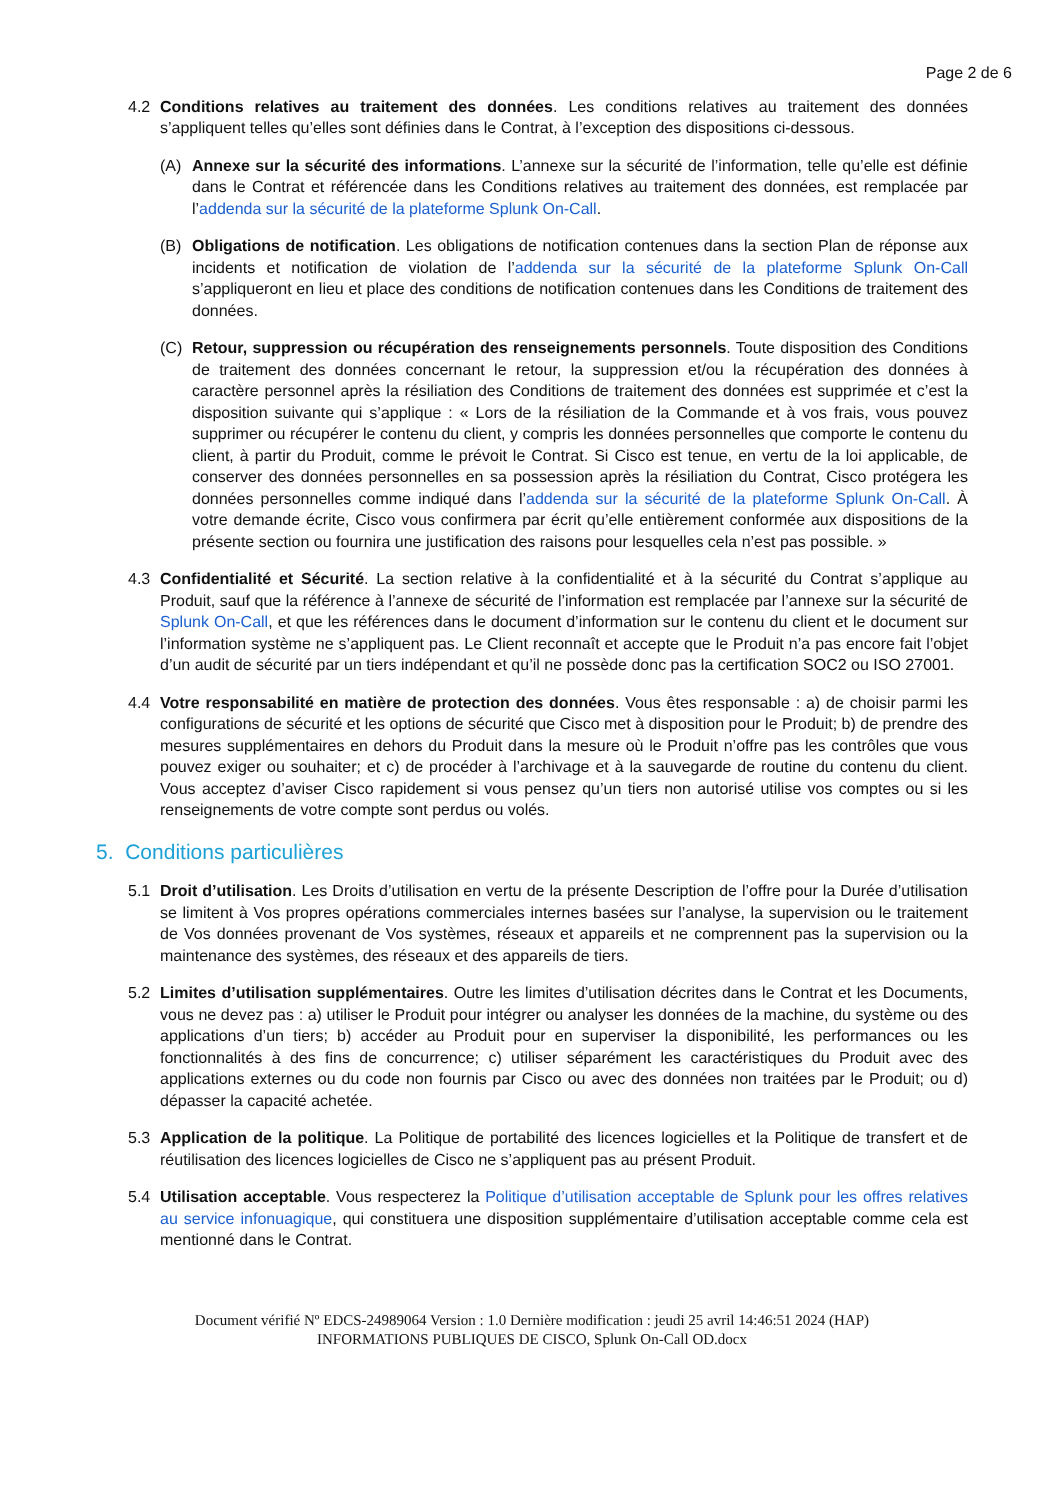Page 2 de 6
4.2 Conditions relatives au traitement des données. Les conditions relatives au traitement des données s’appliquent telles qu’elles sont définies dans le Contrat, à l’exception des dispositions ci-dessous.
(A) Annexe sur la sécurité des informations. L’annexe sur la sécurité de l’information, telle qu’elle est définie dans le Contrat et référencée dans les Conditions relatives au traitement des données, est remplacée par l’addenda sur la sécurité de la plateforme Splunk On-Call.
(B) Obligations de notification. Les obligations de notification contenues dans la section Plan de réponse aux incidents et notification de violation de l’addenda sur la sécurité de la plateforme Splunk On-Call s’appliqueront en lieu et place des conditions de notification contenues dans les Conditions de traitement des données.
(C) Retour, suppression ou récupération des renseignements personnels. Toute disposition des Conditions de traitement des données concernant le retour, la suppression et/ou la récupération des données à caractère personnel après la résiliation des Conditions de traitement des données est supprimée et c’est la disposition suivante qui s’applique : « Lors de la résiliation de la Commande et à vos frais, vous pouvez supprimer ou récupérer le contenu du client, y compris les données personnelles que comporte le contenu du client, à partir du Produit, comme le prévoit le Contrat. Si Cisco est tenue, en vertu de la loi applicable, de conserver des données personnelles en sa possession après la résiliation du Contrat, Cisco protégera les données personnelles comme indiqué dans l’addenda sur la sécurité de la plateforme Splunk On-Call. À votre demande écrite, Cisco vous confirmera par écrit qu’elle entièrement conformée aux dispositions de la présente section ou fournira une justification des raisons pour lesquelles cela n’est pas possible. »
4.3 Confidentialité et Sécurité. La section relative à la confidentialité et à la sécurité du Contrat s’applique au Produit, sauf que la référence à l’annexe de sécurité de l’information est remplacée par l’annexe sur la sécurité de Splunk On-Call, et que les références dans le document d’information sur le contenu du client et le document sur l’information système ne s’appliquent pas. Le Client reconnaît et accepte que le Produit n’a pas encore fait l’objet d’un audit de sécurité par un tiers indépendant et qu’il ne possède donc pas la certification SOC2 ou ISO 27001.
4.4 Votre responsabilité en matière de protection des données. Vous êtes responsable : a) de choisir parmi les configurations de sécurité et les options de sécurité que Cisco met à disposition pour le Produit; b) de prendre des mesures supplémentaires en dehors du Produit dans la mesure où le Produit n’offre pas les contrôles que vous pouvez exiger ou souhaiter; et c) de procéder à l’archivage et à la sauvegarde de routine du contenu du client. Vous acceptez d’aviser Cisco rapidement si vous pensez qu’un tiers non autorisé utilise vos comptes ou si les renseignements de votre compte sont perdus ou volés.
5. Conditions particulières
5.1 Droit d’utilisation. Les Droits d’utilisation en vertu de la présente Description de l’offre pour la Durée d’utilisation se limitent à Vos propres opérations commerciales internes basées sur l’analyse, la supervision ou le traitement de Vos données provenant de Vos systèmes, réseaux et appareils et ne comprennent pas la supervision ou la maintenance des systèmes, des réseaux et des appareils de tiers.
5.2 Limites d’utilisation supplémentaires. Outre les limites d’utilisation décrites dans le Contrat et les Documents, vous ne devez pas : a) utiliser le Produit pour intégrer ou analyser les données de la machine, du système ou des applications d’un tiers; b) accéder au Produit pour en superviser la disponibilité, les performances ou les fonctionnalités à des fins de concurrence; c) utiliser séparément les caractéristiques du Produit avec des applications externes ou du code non fournis par Cisco ou avec des données non traitées par le Produit; ou d) dépasser la capacité achetée.
5.3 Application de la politique. La Politique de portabilité des licences logicielles et la Politique de transfert et de réutilisation des licences logicielles de Cisco ne s’appliquent pas au présent Produit.
5.4 Utilisation acceptable. Vous respecterez la Politique d’utilisation acceptable de Splunk pour les offres relatives au service infonuagique, qui constituera une disposition supplémentaire d’utilisation acceptable comme cela est mentionné dans le Contrat.
Document vérifié Nº EDCS-24989064 Version : 1.0 Dernière modification : jeudi 25 avril 14:46:51 2024 (HAP)
INFORMATIONS PUBLIQUES DE CISCO, Splunk On-Call OD.docx